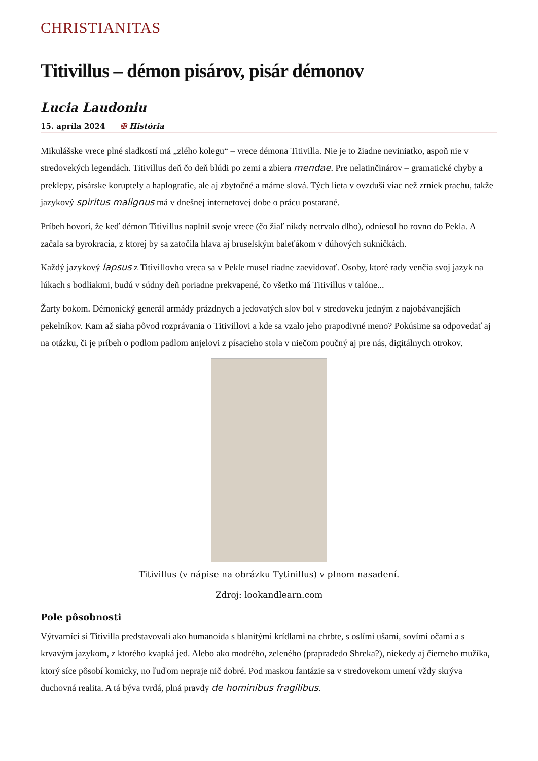CHRISTIANITAS
Titivillus – démon pisárov, pisár démonov
Lucia Laudoniu
15. apríla 2024 ✠ História
Mikulášske vrece plné sladkostí má „zlého kolegu“ – vrece démona Titivilla. Nie je to žiadne neviniatko, aspoň nie v stredovekých legendách. Titivillus deň čo deň blúdi po zemi a zbiera mendae. Pre nelatinčinárov – gramatické chyby a preklepy, pisárske koruptely a haplografie, ale aj zbytočné a márne slová. Tých lieta v ovzduší viac než zrniek prachu, takže jazykový spiritus malignus má v dnešnej internetovej dobe o prácu postarané.
Príbeh hovorí, že keď démon Titivillus naplnil svoje vrece (čo žiaľ nikdy netrvalo dlho), odniesol ho rovno do Pekla. A začala sa byrokracia, z ktorej by sa zatočila hlava aj bruselským baleťákom v dúhových sukničkách.
Každý jazykový lapsus z Titivillovho vreca sa v Pekle musel riadne zaevidovať. Osoby, ktoré rady venčia svoj jazyk na lúkach s bodliakmi, budú v súdny deň poriadne prekvapené, čo všetko má Titivillus v talóne...
Žarty bokom. Démonický generál armády prázdnych a jedovatých slov bol v stredoveku jedným z najobávanejších pekelníkov. Kam až siaha pôvod rozprávania o Titivillovi a kde sa vzalo jeho prapodivné meno? Pokúsime sa odpovedať aj na otázku, či je príbeh o podlom padlom anjelovi z písacieho stola v niečom poučný aj pre nás, digitálnych otrokov.
Titivillus (v nápise na obrázku Tytinillus) v plnom nasadení.
Zdroj: lookandlearn.com
Pole pôsobnosti
Výtvarníci si Titivilla predstavovali ako humanoida s blanitými krídlami na chrbte, s oslími ušami, sovími očami a s krvavým jazykom, z ktorého kvapká jed. Alebo ako modrého, zeleného (prapradedo Shreka?), niekedy aj čierneho mužíka, ktorý síce pôsobí komicky, no ľuďom nepraje nič dobré. Pod maskou fantázie sa v stredovekom umení vždy skrýva duchovná realita. A tá býva tvrdá, plná pravdy de hominibus fragilibus.